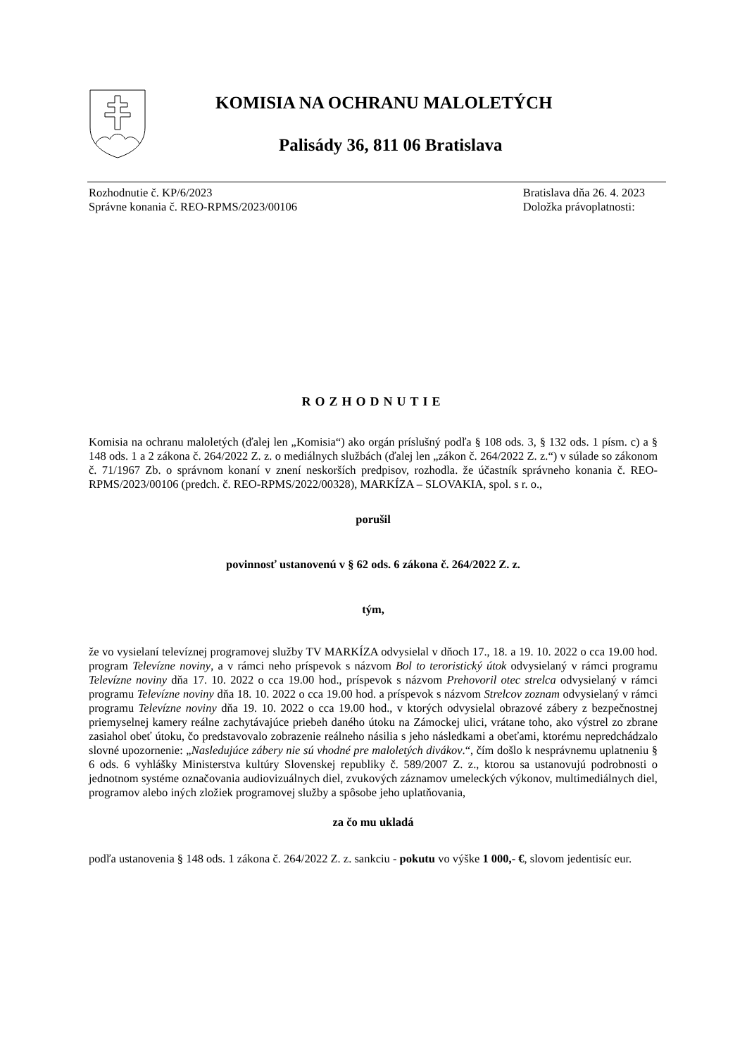KOMISIA NA OCHRANU MALOLETÝCH
Palisády 36, 811 06 Bratislava
Rozhodnutie č. KP/6/2023
Správne konania č. REO-RPMS/2023/00106
Bratislava dňa 26. 4. 2023
Doložka právoplatnosti:
ROZHODNUTIE
Komisia na ochranu maloletých (ďalej len „Komisia“) ako orgán príslušný podľa § 108 ods. 3, § 132 ods. 1 písm. c) a § 148 ods. 1 a 2 zákona č. 264/2022 Z. z. o mediálnych službách (ďalej len „zákon č. 264/2022 Z. z.“) v súlade so zákonom č. 71/1967 Zb. o správnom konaní v znení neskorších predpisov, rozhodla. že účastník správneho konania č. REO-RPMS/2023/00106 (predch. č. REO-RPMS/2022/00328), MARKÍZA – SLOVAKIA, spol. s r. o.,
porušil
povinnosť ustanovenú v § 62 ods. 6 zákona č. 264/2022 Z. z.
tým,
že vo vysielaní televíznej programovej služby TV MARKÍZA odvysielal v dňoch 17., 18. a 19. 10. 2022 o cca 19.00 hod. program Televízne noviny, a v rámci neho príspevok s názvom Bol to teroristický útok odvysielaný v rámci programu Televízne noviny dňa 17. 10. 2022 o cca 19.00 hod., príspevok s názvom Prehovoril otec strelca odvysielaný v rámci programu Televízne noviny dňa 18. 10. 2022 o cca 19.00 hod. a príspevok s názvom Strelcov zoznam odvysielaný v rámci programu Televízne noviny dňa 19. 10. 2022 o cca 19.00 hod., v ktorých odvysielal obrazové zábery z bezpečnostnej priemyselnej kamery reálne zachytávajúce priebeh daného útoku na Zámockej ulici, vrátane toho, ako výstrel zo zbrane zasiahol obeť útoku, čo predstavovalo zobrazenie reálneho násilia s jeho následkami a obeťami, ktorému nepredchádzalo slovné upozornenie: „Nasledujúce zábery nie sú vhodné pre maloletých divákov.“, čím došlo k nesprávnemu uplatneniu § 6 ods. 6 vyhlášky Ministerstva kultúry Slovenskej republiky č. 589/2007 Z. z., ktorou sa ustanovujú podrobnosti o jednotnom systéme označovania audiovizuálnych diel, zvukových záznamov umeleckých výkonov, multimediálnych diel, programov alebo iných zložiek programovej služby a spôsobe jeho uplatňovania,
za čo mu ukladá
podľa ustanovenia § 148 ods. 1 zákona č. 264/2022 Z. z. sankciu - pokutu vo výške 1 000,- €, slovom jedentisíc eur.